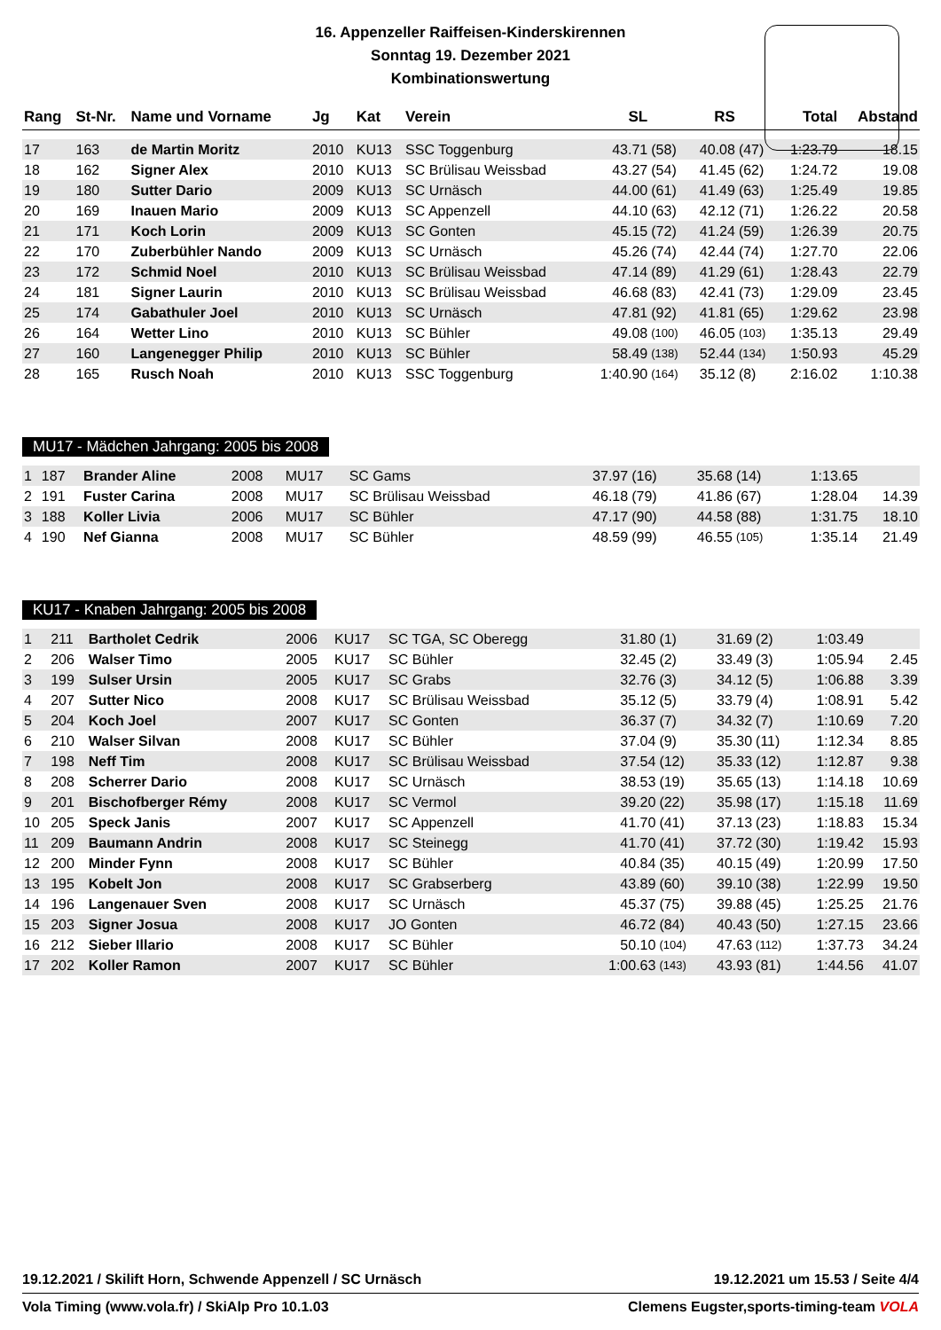16. Appenzeller Raiffeisen-Kinderskirennen
Sonntag 19. Dezember 2021
Kombinationswertung
| Rang | St-Nr. | Name und Vorname | Jg | Kat | Verein | SL | | RS | | Total | Abstand |
| --- | --- | --- | --- | --- | --- | --- | --- | --- | --- | --- | --- |
| 17 | 163 | de Martin Moritz | 2010 | KU13 | SSC Toggenburg | 43.71 | (58) | 40.08 | (47) | 1:23.79 | 18.15 |
| 18 | 162 | Signer Alex | 2010 | KU13 | SC Brülisau Weissbad | 43.27 | (54) | 41.45 | (62) | 1:24.72 | 19.08 |
| 19 | 180 | Sutter Dario | 2009 | KU13 | SC Urnäsch | 44.00 | (61) | 41.49 | (63) | 1:25.49 | 19.85 |
| 20 | 169 | Inauen Mario | 2009 | KU13 | SC Appenzell | 44.10 | (63) | 42.12 | (71) | 1:26.22 | 20.58 |
| 21 | 171 | Koch Lorin | 2009 | KU13 | SC Gonten | 45.15 | (72) | 41.24 | (59) | 1:26.39 | 20.75 |
| 22 | 170 | Zuberbühler Nando | 2009 | KU13 | SC Urnäsch | 45.26 | (74) | 42.44 | (74) | 1:27.70 | 22.06 |
| 23 | 172 | Schmid Noel | 2010 | KU13 | SC Brülisau Weissbad | 47.14 | (89) | 41.29 | (61) | 1:28.43 | 22.79 |
| 24 | 181 | Signer Laurin | 2010 | KU13 | SC Brülisau Weissbad | 46.68 | (83) | 42.41 | (73) | 1:29.09 | 23.45 |
| 25 | 174 | Gabathuler Joel | 2010 | KU13 | SC Urnäsch | 47.81 | (92) | 41.81 | (65) | 1:29.62 | 23.98 |
| 26 | 164 | Wetter Lino | 2010 | KU13 | SC Bühler | 49.08 | (100) | 46.05 | (103) | 1:35.13 | 29.49 |
| 27 | 160 | Langenegger Philip | 2010 | KU13 | SC Bühler | 58.49 | (138) | 52.44 | (134) | 1:50.93 | 45.29 |
| 28 | 165 | Rusch Noah | 2010 | KU13 | SSC Toggenburg | 1:40.90 | (164) | 35.12 | (8) | 2:16.02 | 1:10.38 |
MU17 - Mädchen Jahrgang: 2005 bis 2008
| 1 | 187 | Brander Aline | 2008 | MU17 | SC Gams | 37.97 | (16) | 35.68 | (14) | 1:13.65 | |
| 2 | 191 | Fuster Carina | 2008 | MU17 | SC Brülisau Weissbad | 46.18 | (79) | 41.86 | (67) | 1:28.04 | 14.39 |
| 3 | 188 | Koller Livia | 2006 | MU17 | SC Bühler | 47.17 | (90) | 44.58 | (88) | 1:31.75 | 18.10 |
| 4 | 190 | Nef Gianna | 2008 | MU17 | SC Bühler | 48.59 | (99) | 46.55 | (105) | 1:35.14 | 21.49 |
KU17 - Knaben Jahrgang: 2005 bis 2008
| 1 | 211 | Bartholet Cedrik | 2006 | KU17 | SC TGA, SC Oberegg | 31.80 | (1) | 31.69 | (2) | 1:03.49 | |
| 2 | 206 | Walser Timo | 2005 | KU17 | SC Bühler | 32.45 | (2) | 33.49 | (3) | 1:05.94 | 2.45 |
| 3 | 199 | Sulser Ursin | 2005 | KU17 | SC Grabs | 32.76 | (3) | 34.12 | (5) | 1:06.88 | 3.39 |
| 4 | 207 | Sutter Nico | 2008 | KU17 | SC Brülisau Weissbad | 35.12 | (5) | 33.79 | (4) | 1:08.91 | 5.42 |
| 5 | 204 | Koch Joel | 2007 | KU17 | SC Gonten | 36.37 | (7) | 34.32 | (7) | 1:10.69 | 7.20 |
| 6 | 210 | Walser Silvan | 2008 | KU17 | SC Bühler | 37.04 | (9) | 35.30 | (11) | 1:12.34 | 8.85 |
| 7 | 198 | Neff Tim | 2008 | KU17 | SC Brülisau Weissbad | 37.54 | (12) | 35.33 | (12) | 1:12.87 | 9.38 |
| 8 | 208 | Scherrer Dario | 2008 | KU17 | SC Urnäsch | 38.53 | (19) | 35.65 | (13) | 1:14.18 | 10.69 |
| 9 | 201 | Bischofberger Rémy | 2008 | KU17 | SC Vermol | 39.20 | (22) | 35.98 | (17) | 1:15.18 | 11.69 |
| 10 | 205 | Speck Janis | 2007 | KU17 | SC Appenzell | 41.70 | (41) | 37.13 | (23) | 1:18.83 | 15.34 |
| 11 | 209 | Baumann Andrin | 2008 | KU17 | SC Steinegg | 41.70 | (41) | 37.72 | (30) | 1:19.42 | 15.93 |
| 12 | 200 | Minder Fynn | 2008 | KU17 | SC Bühler | 40.84 | (35) | 40.15 | (49) | 1:20.99 | 17.50 |
| 13 | 195 | Kobelt Jon | 2008 | KU17 | SC Grabserberg | 43.89 | (60) | 39.10 | (38) | 1:22.99 | 19.50 |
| 14 | 196 | Langenauer Sven | 2008 | KU17 | SC Urnäsch | 45.37 | (75) | 39.88 | (45) | 1:25.25 | 21.76 |
| 15 | 203 | Signer Josua | 2008 | KU17 | JO Gonten | 46.72 | (84) | 40.43 | (50) | 1:27.15 | 23.66 |
| 16 | 212 | Sieber Illario | 2008 | KU17 | SC Bühler | 50.10 | (104) | 47.63 | (112) | 1:37.73 | 34.24 |
| 17 | 202 | Koller Ramon | 2007 | KU17 | SC Bühler | 1:00.63 | (143) | 43.93 | (81) | 1:44.56 | 41.07 |
19.12.2021 / Skilift Horn, Schwende Appenzell / SC Urnäsch 19.12.2021 um 15.53 / Seite 4/4
Vola Timing (www.vola.fr) / SkiAlp Pro 10.1.03 Clemens Eugster,sports-timing-team VOLA